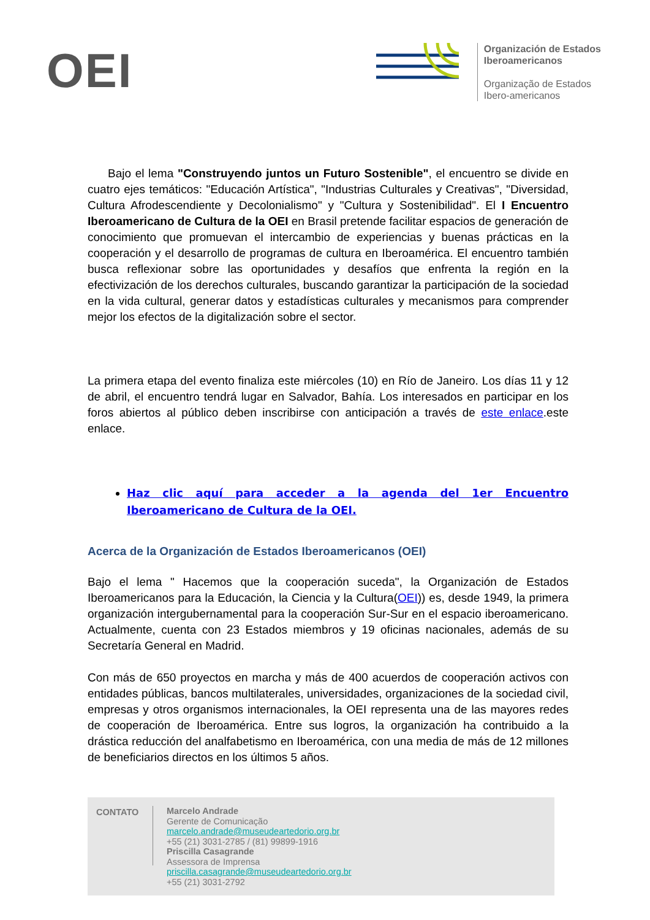OEI
Organización de Estados
Iberoamericanos
Organização de Estados
Ibero-americanos
Bajo el lema "Construyendo juntos un Futuro Sostenible", el encuentro se divide en cuatro ejes temáticos: "Educación Artística", "Industrias Culturales y Creativas", "Diversidad, Cultura Afrodescendiente y Decolonialismo" y "Cultura y Sostenibilidad". El I Encuentro Iberoamericano de Cultura de la OEI en Brasil pretende facilitar espacios de generación de conocimiento que promuevan el intercambio de experiencias y buenas prácticas en la cooperación y el desarrollo de programas de cultura en Iberoamérica. El encuentro también busca reflexionar sobre las oportunidades y desafíos que enfrenta la región en la efectivización de los derechos culturales, buscando garantizar la participación de la sociedad en la vida cultural, generar datos y estadísticas culturales y mecanismos para comprender mejor los efectos de la digitalización sobre el sector.
La primera etapa del evento finaliza este miércoles (10) en Río de Janeiro. Los días 11 y 12 de abril, el encuentro tendrá lugar en Salvador, Bahía. Los interesados en participar en los foros abiertos al público deben inscribirse con anticipación a través de este enlace.este enlace.
Haz clic aquí para acceder a la agenda del 1er Encuentro Iberoamericano de Cultura de la OEI.
Acerca de la Organización de Estados Iberoamericanos (OEI)
Bajo el lema " Hacemos que la cooperación suceda", la Organización de Estados Iberoamericanos para la Educación, la Ciencia y la Cultura(OEI)) es, desde 1949, la primera organización intergubernamental para la cooperación Sur-Sur en el espacio iberoamericano. Actualmente, cuenta con 23 Estados miembros y 19 oficinas nacionales, además de su Secretaría General en Madrid.
Con más de 650 proyectos en marcha y más de 400 acuerdos de cooperación activos con entidades públicas, bancos multilaterales, universidades, organizaciones de la sociedad civil, empresas y otros organismos internacionales, la OEI representa una de las mayores redes de cooperación de Iberoamérica. Entre sus logros, la organización ha contribuido a la drástica reducción del analfabetismo en Iberoamérica, con una media de más de 12 millones de beneficiarios directos en los últimos 5 años.
CONTATO
Marcelo Andrade
Gerente de Comunicação
marcelo.andrade@museudeartedorio.org.br
+55 (21) 3031-2785 / (81) 99899-1916
Priscilla Casagrande
Assessora de Imprensa
priscilla.casagrande@museudeartedorio.org.br
+55 (21) 3031-2792